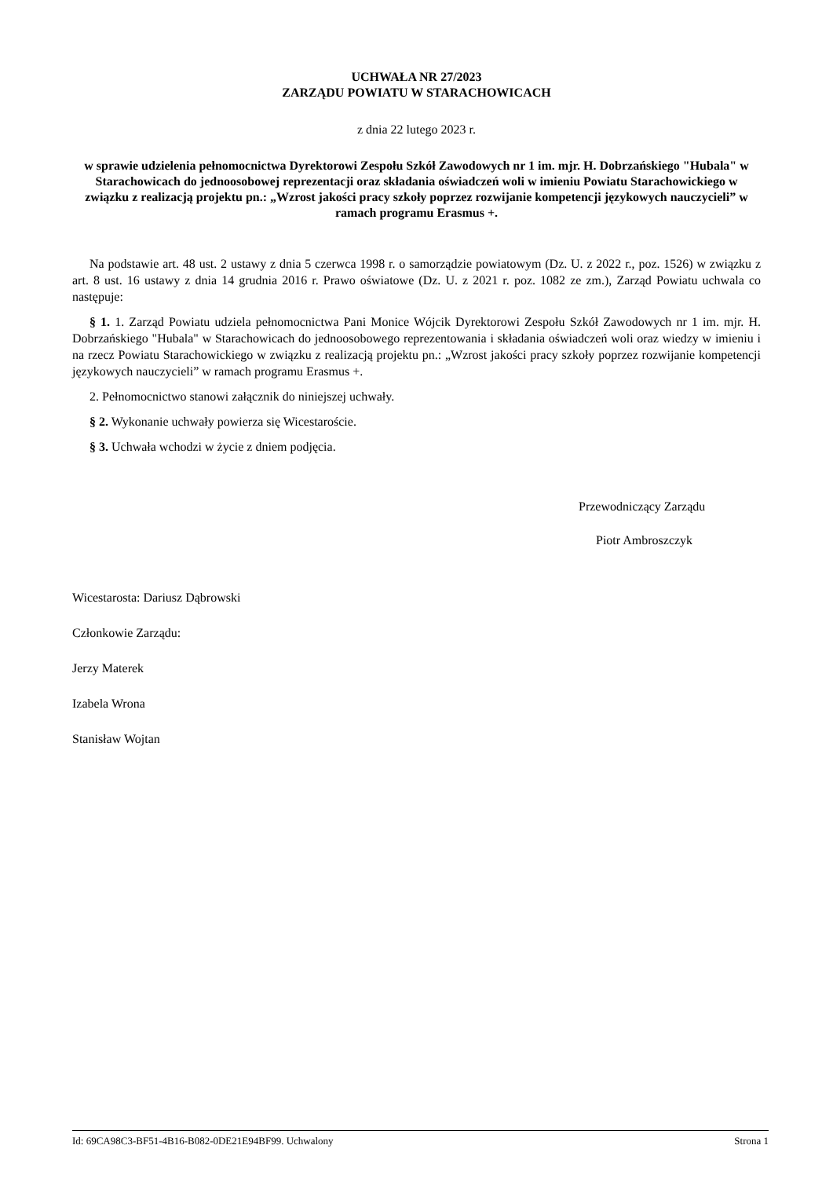UCHWAŁA NR 27/2023
ZARZĄDU POWIATU W STARACHOWICACH
z dnia 22 lutego 2023 r.
w sprawie udzielenia pełnomocnictwa Dyrektorowi Zespołu Szkół Zawodowych nr 1 im. mjr. H. Dobrzańskiego "Hubala" w Starachowicach do jednoosobowej reprezentacji oraz składania oświadczeń woli w imieniu Powiatu Starachowickiego w związku z realizacją projektu pn.: „Wzrost jakości pracy szkoły poprzez rozwijanie kompetencji językowych nauczycieli” w ramach programu Erasmus +.
Na podstawie art. 48 ust. 2 ustawy z dnia 5 czerwca 1998 r. o samorządzie powiatowym (Dz. U. z 2022 r., poz. 1526) w związku z art. 8 ust. 16 ustawy z dnia 14 grudnia 2016 r. Prawo oświatowe (Dz. U. z 2021 r. poz. 1082 ze zm.), Zarząd Powiatu uchwala co następuje:
§ 1. 1. Zarząd Powiatu udziela pełnomocnictwa Pani Monice Wójcik Dyrektorowi Zespołu Szkół Zawodowych nr 1 im. mjr. H. Dobrzańskiego "Hubala" w Starachowicach do jednoosobowego reprezentowania i składania oświadczeń woli oraz wiedzy w imieniu i na rzecz Powiatu Starachowickiego w związku z realizacją projektu pn.: „Wzrost jakości pracy szkoły poprzez rozwijanie kompetencji językowych nauczycieli” w ramach programu Erasmus +.
2. Pełnomocnictwo stanowi załącznik do niniejszej uchwały.
§ 2. Wykonanie uchwały powierza się Wicestaroście.
§ 3. Uchwała wchodzi w życie z dniem podjęcia.
Przewodniczący Zarządu
Piotr Ambroszczyk
Wicestarosta: Dariusz Dąbrowski
Członkowie Zarządu:
Jerzy Materek
Izabela Wrona
Stanisław Wojtan
Id: 69CA98C3-BF51-4B16-B082-0DE21E94BF99. Uchwalony Strona 1